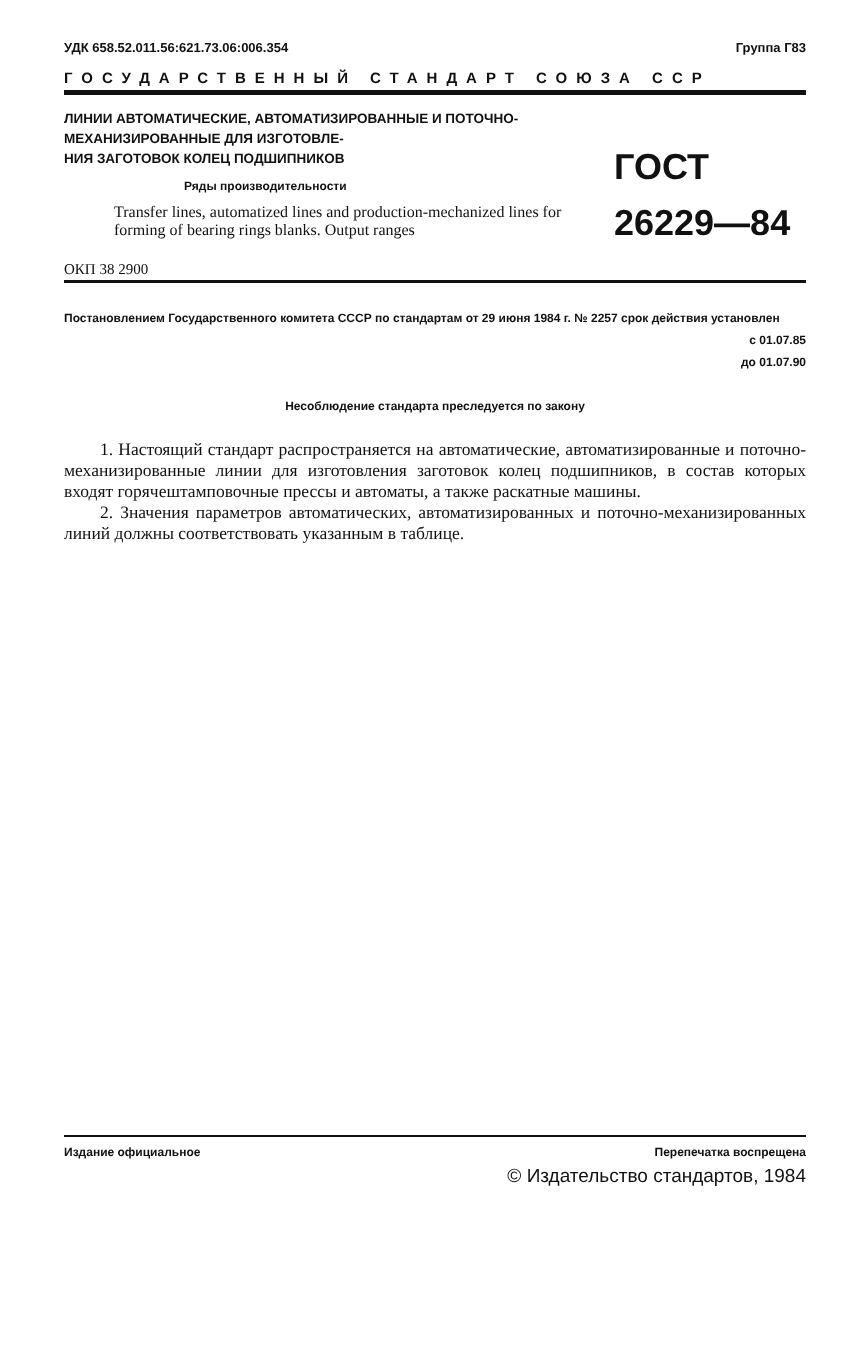УДК 658.52.011.56:621.73.06:006.354 Группа Г83
ГОСУДАРСТВЕННЫЙ СТАНДАРТ СОЮЗА ССР
ЛИНИИ АВТОМАТИЧЕСКИЕ, АВТОМАТИЗИРОВАННЫЕ И ПОТОЧНО-МЕХАНИЗИРОВАННЫЕ ДЛЯ ИЗГОТОВЛЕ-
НИЯ ЗАГОТОВОК КОЛЕЦ ПОДШИПНИКОВ
Ряды производительности
Transfer lines, automatized lines and production-mechanized lines for forming of bearing rings blanks. Output ranges
ГОСТ
26229—84
ОКП 38 2900
Постановлением Государственного комитета СССР по стандартам от 29 июня 1984 г. № 2257 срок действия установлен
с 01.07.85
до 01.07.90
Несоблюдение стандарта преследуется по закону
1. Настоящий стандарт распространяется на автоматические, автоматизированные и поточно-механизированные линии для изготовления заготовок колец подшипников, в состав которых входят горячештамповочные прессы и автоматы, а также раскатные машины.
2. Значения параметров автоматических, автоматизированных и поточно-механизированных линий должны соответствовать указанным в таблице.
Издание официальное Перепечатка воспрещена
© Издательство стандартов, 1984